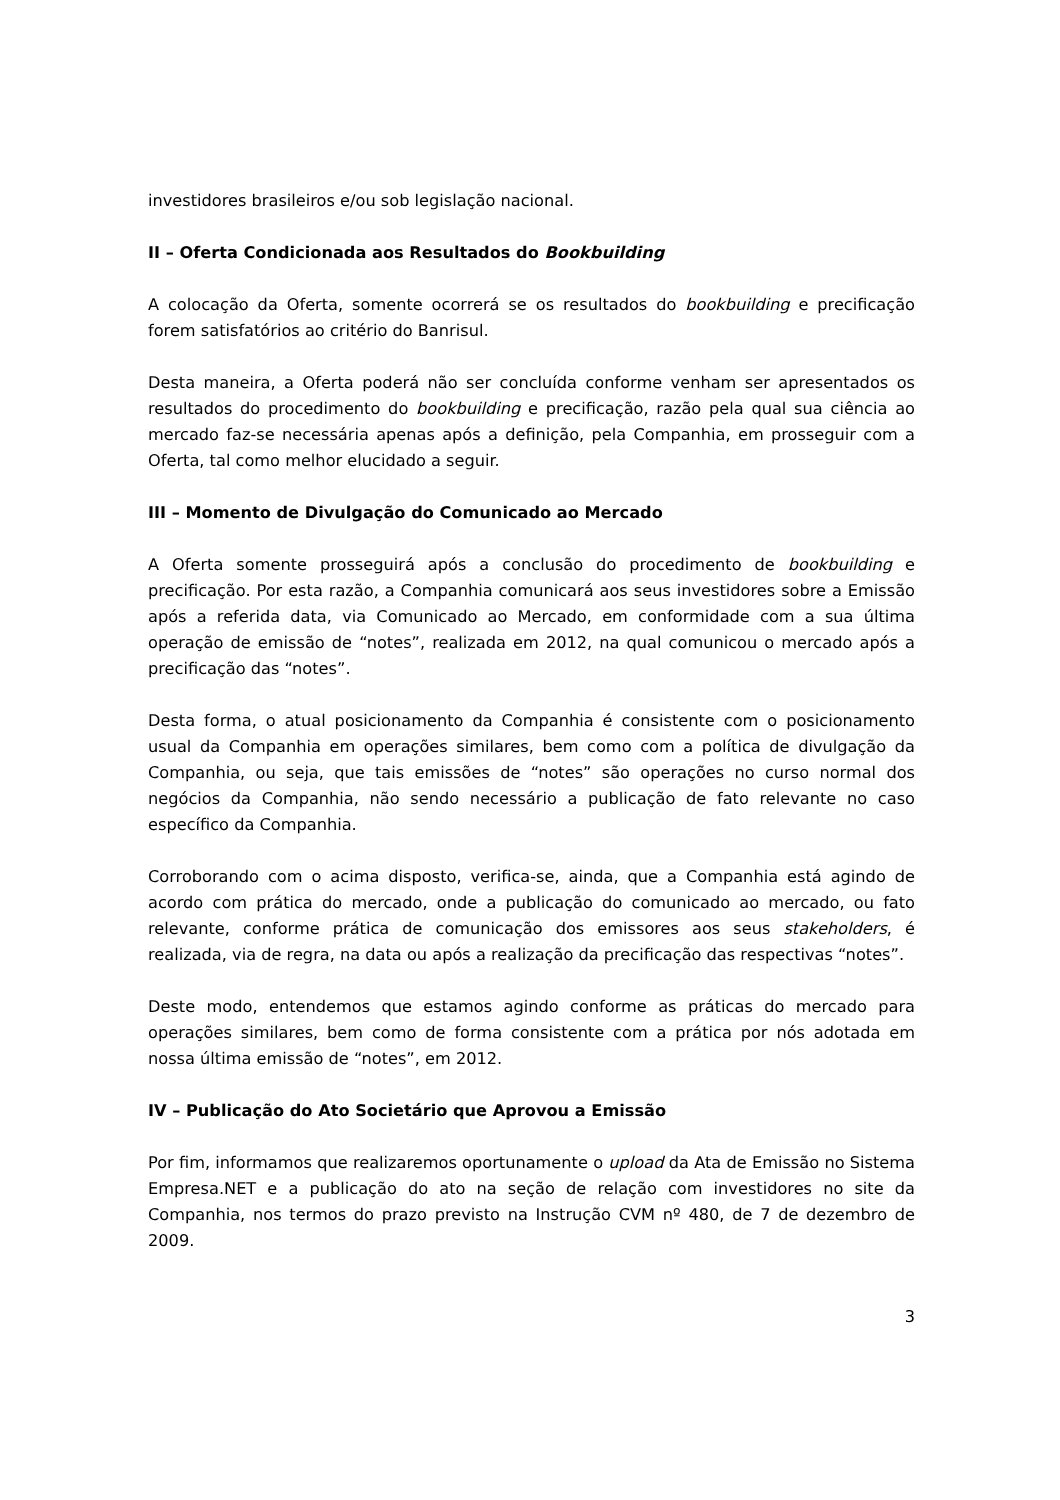investidores brasileiros e/ou sob legislação nacional.
II – Oferta Condicionada aos Resultados do Bookbuilding
A colocação da Oferta, somente ocorrerá se os resultados do bookbuilding e precificação forem satisfatórios ao critério do Banrisul.
Desta maneira, a Oferta poderá não ser concluída conforme venham ser apresentados os resultados do procedimento do bookbuilding e precificação, razão pela qual sua ciência ao mercado faz-se necessária apenas após a definição, pela Companhia, em prosseguir com a Oferta, tal como melhor elucidado a seguir.
III – Momento de Divulgação do Comunicado ao Mercado
A Oferta somente prosseguirá após a conclusão do procedimento de bookbuilding e precificação. Por esta razão, a Companhia comunicará aos seus investidores sobre a Emissão após a referida data, via Comunicado ao Mercado, em conformidade com a sua última operação de emissão de “notes”, realizada em 2012, na qual comunicou o mercado após a precificação das “notes”.
Desta forma, o atual posicionamento da Companhia é consistente com o posicionamento usual da Companhia em operações similares, bem como com a política de divulgação da Companhia, ou seja, que tais emissões de “notes” são operações no curso normal dos negócios da Companhia, não sendo necessário a publicação de fato relevante no caso específico da Companhia.
Corroborando com o acima disposto, verifica-se, ainda, que a Companhia está agindo de acordo com prática do mercado, onde a publicação do comunicado ao mercado, ou fato relevante, conforme prática de comunicação dos emissores aos seus stakeholders, é realizada, via de regra, na data ou após a realização da precificação das respectivas “notes”.
Deste modo, entendemos que estamos agindo conforme as práticas do mercado para operações similares, bem como de forma consistente com a prática por nós adotada em nossa última emissão de “notes”, em 2012.
IV – Publicação do Ato Societário que Aprovou a Emissão
Por fim, informamos que realizaremos oportunamente o upload da Ata de Emissão no Sistema Empresa.NET e a publicação do ato na seção de relação com investidores no site da Companhia, nos termos do prazo previsto na Instrução CVM nº 480, de 7 de dezembro de 2009.
3